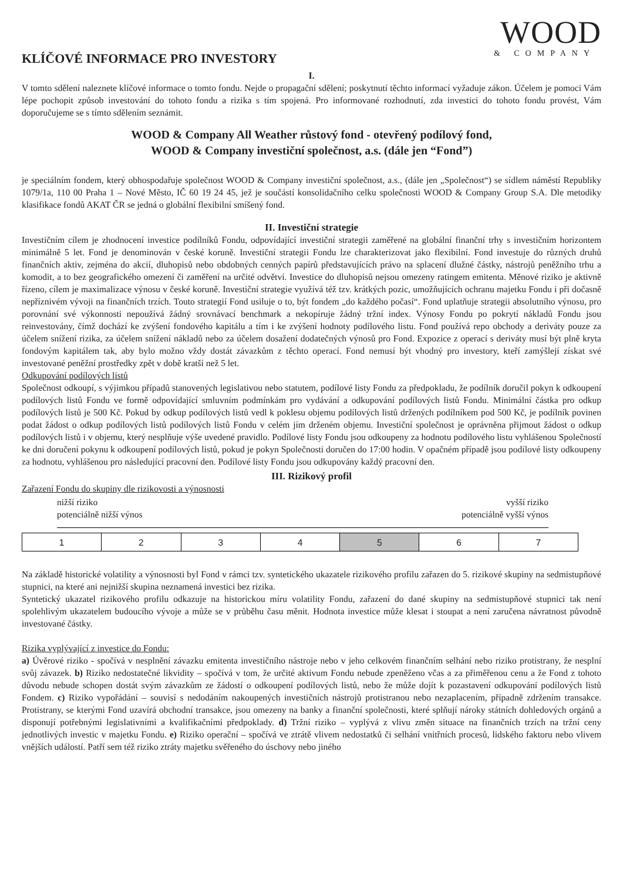WOOD
& COMPANY
KLÍČOVÉ INFORMACE PRO INVESTORY
I.
V tomto sdělení naleznete klíčové informace o tomto fondu. Nejde o propagační sdělení; poskytnutí těchto informací vyžaduje zákon. Účelem je pomoci Vám lépe pochopit způsob investování do tohoto fondu a rizika s tím spojená. Pro informované rozhodnutí, zda investici do tohoto fondu provést, Vám doporučujeme se s tímto sdělením seznámit.
WOOD & Company All Weather růstový fond - otevřený podílový fond,
WOOD & Company investiční společnost, a.s. (dále jen “Fond”)
je speciálním fondem, který obhospodařuje společnost WOOD & Company investiční společnost, a.s., (dále jen „Společnost“) se sídlem náměstí Republiky 1079/1a, 110 00 Praha 1 – Nové Město, IČ 60 19 24 45, jež je součástí konsolidačního celku společnosti WOOD & Company Group S.A. Dle metodiky klasifikace fondů AKAT ČR se jedná o globální flexibilní smíšený fond.
II. Investiční strategie
Investičním cílem je zhodnocení investice podílníků Fondu, odpovídající investiční strategii zaměřené na globální finanční trhy s investičním horizontem minimálně 5 let. Fond je denominován v české koruně. Investiční strategii Fondu lze charakterizovat jako flexibilní. Fond investuje do různých druhů finančních aktiv, zejména do akcií, dluhopisů nebo obdobných cenných papírů představujících právo na splacení dlužné částky, nástrojů peněžního trhu a komodit, a to bez geografického omezení či zaměření na určité odvětví. Investice do dluhopisů nejsou omezeny ratingem emitenta. Měnové riziko je aktivně řízeno, cílem je maximalizace výnosu v české koruně. Investiční strategie využívá též tzv. krátkých pozic, umožňujících ochranu majetku Fondu i při dočasně nepříznivém vývoji na finančních trzích. Touto strategií Fond usiluje o to, být fondem „do každého počasí“. Fond uplatňuje strategii absolutního výnosu, pro porovnání své výkonnosti nepoužívá žádný srovnávací benchmark a nekopíruje žádný tržní index. Výnosy Fondu po pokrytí nákladů Fondu jsou reinvestovány, čímž dochází ke zvýšení fondového kapitálu a tím i ke zvýšení hodnoty podílového listu. Fond používá repo obchody a deriváty pouze za účelem snížení rizika, za účelem snížení nákladů nebo za účelem dosažení dodatečných výnosů pro Fond. Expozice z operací s deriváty musí být plně kryta fondovým kapitálem tak, aby bylo možno vždy dostát závazkům z těchto operací. Fond nemusí být vhodný pro investory, kteří zamýšlejí získat své investované peněžní prostředky zpět v době kratší než 5 let.
Odkupování podílových listů
Společnost odkoupí, s výjimkou případů stanovených legislativou nebo statutem, podílové listy Fondu za předpokladu, že podílník doručil pokyn k odkoupení podílových listů Fondu ve formě odpovídající smluvním podmínkám pro vydávání a odkupování podílových listů Fondu. Minimální částka pro odkup podílových listů je 500 Kč. Pokud by odkup podílových listů vedl k poklesu objemu podílových listů držených podílníkem pod 500 Kč, je podílník povinen podat žádost o odkup podílových listů podílových listů Fondu v celém jím drženém objemu. Investiční společnost je oprávněna přijmout žádost o odkup podílových listů i v objemu, který nesplňuje výše uvedené pravidlo. Podílové listy Fondu jsou odkoupeny za hodnotu podílového listu vyhlášenou Společností ke dni doručení pokynu k odkoupení podílových listů, pokud je pokyn Společnosti doručen do 17:00 hodin. V opačném případě jsou podílové listy odkoupeny za hodnotu, vyhlášenou pro následující pracovní den. Podílové listy Fondu jsou odkupovány každý pracovní den.
III. Rizikový profil
Zařazení Fondu do skupiny dle rizikovosti a výnosnosti
nižší riziko
potenciálně nižší výnos
vyšší riziko
potenciálně vyšší výnos
| 1 | 2 | 3 | 4 | 5 | 6 | 7 |
Na základě historické volatility a výnosnosti byl Fond v rámci tzv. syntetického ukazatele rizikového profilu zařazen do 5. rizikové skupiny na sedmistupňové stupnici, na které ani nejnižší skupina neznamená investici bez rizika.
Syntetický ukazatel rizikového profilu odkazuje na historickou míru volatility Fondu, zařazení do dané skupiny na sedmistupňové stupnici tak není spolehlivým ukazatelem budoucího vývoje a může se v průběhu času měnit. Hodnota investice může klesat i stoupat a není zaručena návratnost původně investované částky.
Rizika vyplývající z investice do Fondu:
a) Úvěrové riziko - spočívá v nesplnění závazku emitenta investičního nástroje nebo v jeho celkovém finančním selhání nebo riziko protistrany, že nesplní svůj závazek. b) Riziko nedostatečné likvidity – spočívá v tom, že určité aktivum Fondu nebude zpeněženo včas a za přiměřenou cenu a že Fond z tohoto důvodu nebude schopen dostát svým závazkům ze žádostí o odkoupení podílových listů, nebo že může dojít k pozastavení odkupování podílových listů Fondem. c) Riziko vypořádání – souvisí s nedodáním nakoupených investičních nástrojů protistranou nebo nezaplacením, případně zdržením transakce. Protistrany, se kterými Fond uzavírá obchodní transakce, jsou omezeny na banky a finanční společnosti, které splňují nároky státních dohledových orgánů a disponují potřebnými legislativními a kvalifikačními předpoklady. d) Tržní riziko – vyplývá z vlivu změn situace na finančních trzích na tržní ceny jednotlivých investic v majetku Fondu. e) Riziko operační – spočívá ve ztrátě vlivem nedostatků či selhání vnitřních procesů, lidského faktoru nebo vlivem vnějších událostí. Patří sem též riziko ztráty majetku svěřeného do úschovy nebo jiného